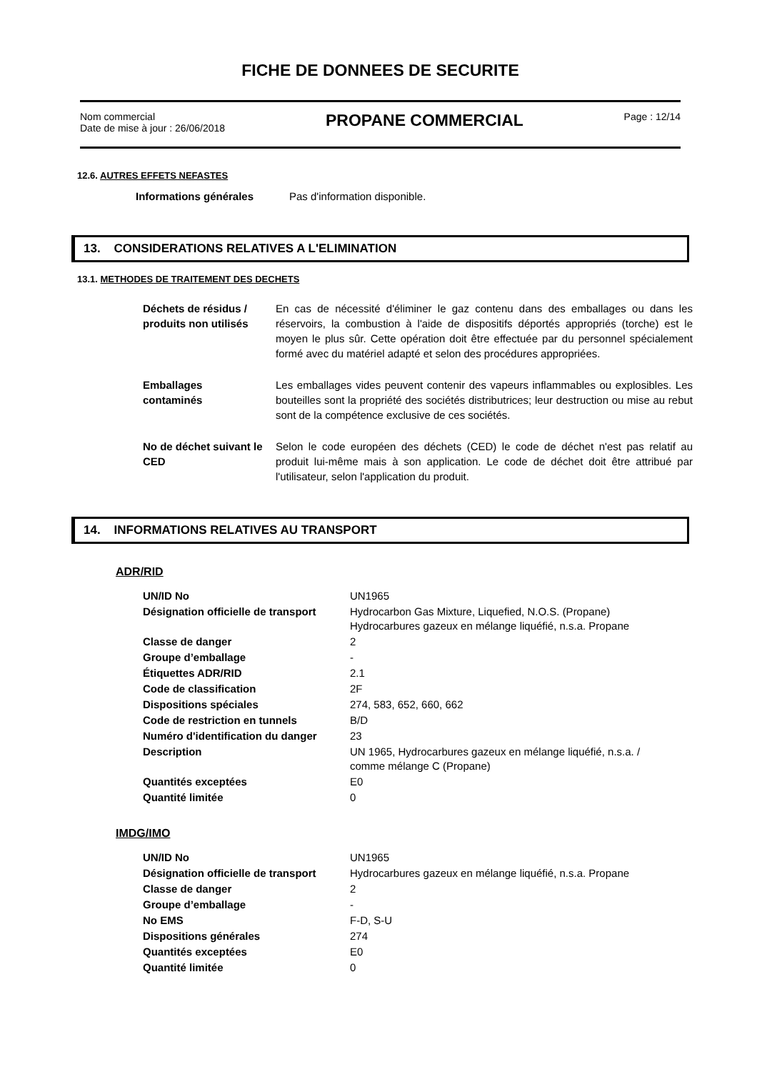FICHE DE DONNEES DE SECURITE
Nom commercial
Date de mise à jour : 26/06/2018
PROPANE COMMERCIAL
Page : 12/14
12.6. AUTRES EFFETS NEFASTES
| Informations générales | Pas d'information disponible. |
13. CONSIDERATIONS RELATIVES A L'ELIMINATION
13.1. METHODES DE TRAITEMENT DES DECHETS
| Déchets de résidus / produits non utilisés | En cas de nécessité d'éliminer le gaz contenu dans des emballages ou dans les réservoirs, la combustion à l'aide de dispositifs déportés appropriés (torche) est le moyen le plus sûr. Cette opération doit être effectuée par du personnel spécialement formé avec du matériel adapté et selon des procédures appropriées. |
| Emballages contaminés | Les emballages vides peuvent contenir des vapeurs inflammables ou explosibles. Les bouteilles sont la propriété des sociétés distributrices; leur destruction ou mise au rebut sont de la compétence exclusive de ces sociétés. |
| No de déchet suivant le CED | Selon le code européen des déchets (CED) le code de déchet n'est pas relatif au produit lui-même mais à son application. Le code de déchet doit être attribué par l'utilisateur, selon l'application du produit. |
14. INFORMATIONS RELATIVES AU TRANSPORT
ADR/RID
| UN/ID No | UN1965 |
| Désignation officielle de transport | Hydrocarbon Gas Mixture, Liquefied, N.O.S. (Propane) Hydrocarbures gazeux en mélange liquéfié, n.s.a. Propane |
| Classe de danger | 2 |
| Groupe d’emballage | - |
| Étiquettes ADR/RID | 2.1 |
| Code de classification | 2F |
| Dispositions spéciales | 274, 583, 652, 660, 662 |
| Code de restriction en tunnels | B/D |
| Numéro d'identification du danger | 23 |
| Description | UN 1965, Hydrocarbures gazeux en mélange liquéfié, n.s.a. / comme mélange C (Propane) |
| Quantités exceptées | E0 |
| Quantité limitée | 0 |
IMDG/IMO
| UN/ID No | UN1965 |
| Désignation officielle de transport | Hydrocarbures gazeux en mélange liquéfié, n.s.a. Propane |
| Classe de danger | 2 |
| Groupe d’emballage | - |
| No EMS | F-D, S-U |
| Dispositions générales | 274 |
| Quantités exceptées | E0 |
| Quantité limitée | 0 |